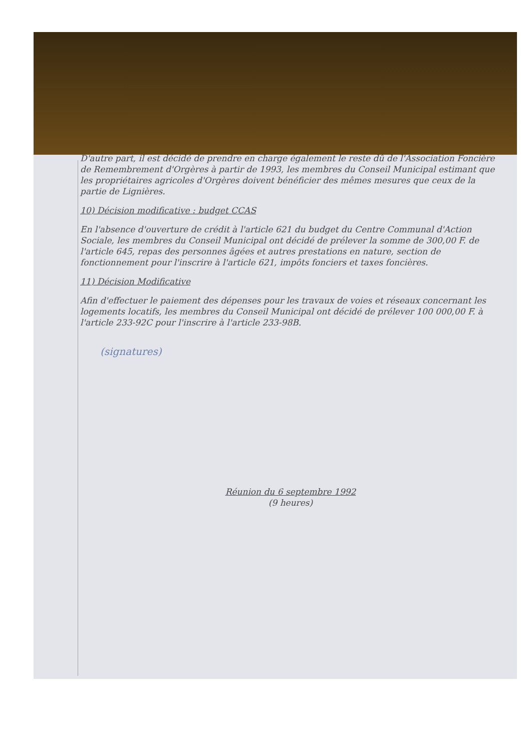D'autre part, il est décidé de prendre en charge également le reste dû de l'Association Foncière de Remembrement d'Orgères à partir de 1993, les membres du Conseil Municipal estimant que les propriétaires agricoles d'Orgères doivent bénéficier des mêmes mesures que ceux de la partie de Lignières.
10) Décision modificative : budget CCAS
En l'absence d'ouverture de crédit à l'article 621 du budget du Centre Communal d'Action Sociale, les membres du Conseil Municipal ont décidé de prélever la somme de 300,00 F. de l'article 645, repas des personnes âgées et autres prestations en nature, section de fonctionnement pour l'inscrire à l'article 621, impôts fonciers et taxes foncières.
11) Décision Modificative
Afin d'effectuer le paiement des dépenses pour les travaux de voies et réseaux concernant les logements locatifs, les membres du Conseil Municipal ont décidé de prélever 100 000,00 F. à l'article 233-92C pour l'inscrire à l'article 233-98B.
(signatures)
Réunion du 6 septembre 1992
(9 heures)